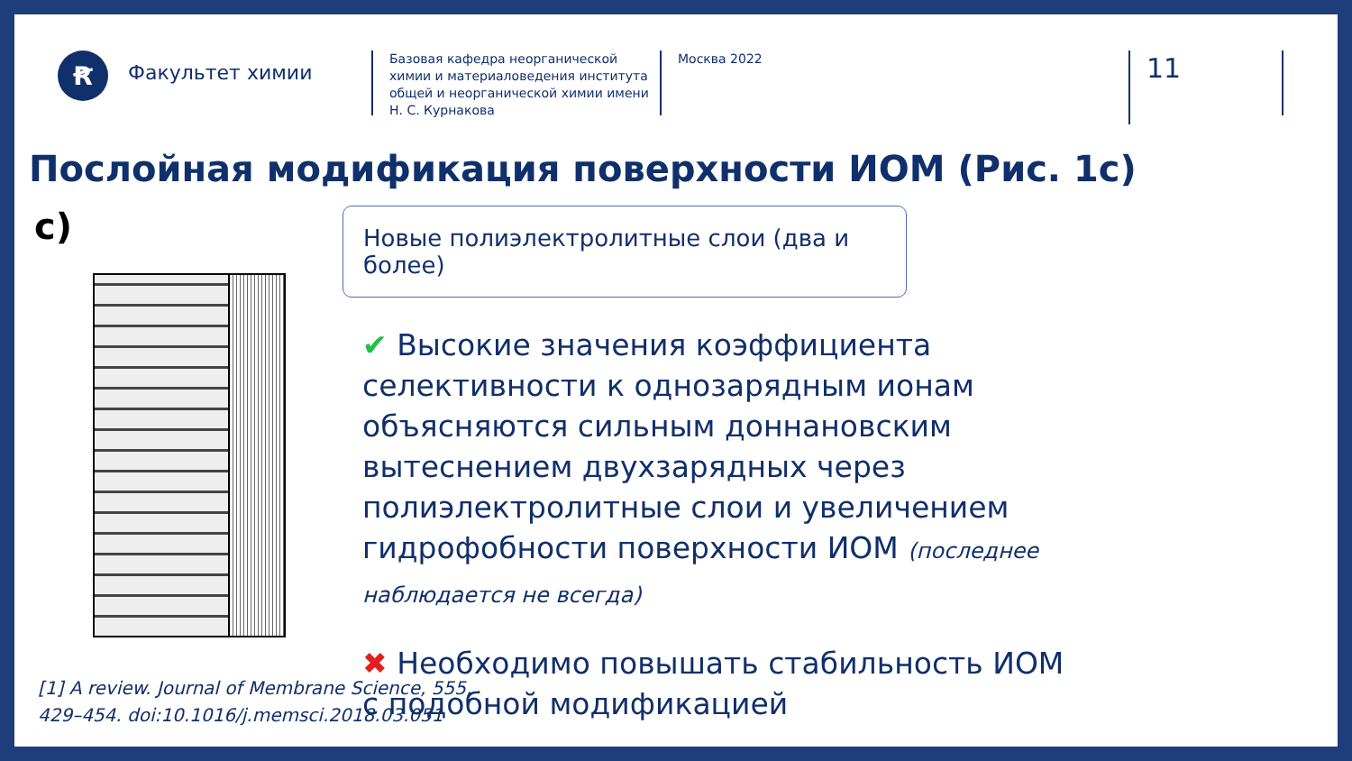Ꞧ
Факультет химии
Базовая кафедра неорганической химии и материаловедения института общей и неорганической химии имени Н. С. Курнакова
Москва 2022
11
Послойная модификация поверхности ИОМ (Рис. 1с)
c)
Новые полиэлектролитные слои (два и более)
✔ Высокие значения коэффициента селективности к однозарядным ионам объясняются сильным доннановским вытеснением двухзарядных через полиэлектролитные слои и увеличением гидрофобности поверхности ИОМ (последнее наблюдается не всегда)
✖ Необходимо повышать стабильность ИОМ с подобной модификацией
[1] A review. Journal of Membrane Science, 555,
429–454. doi:10.1016/j.memsci.2018.03.051